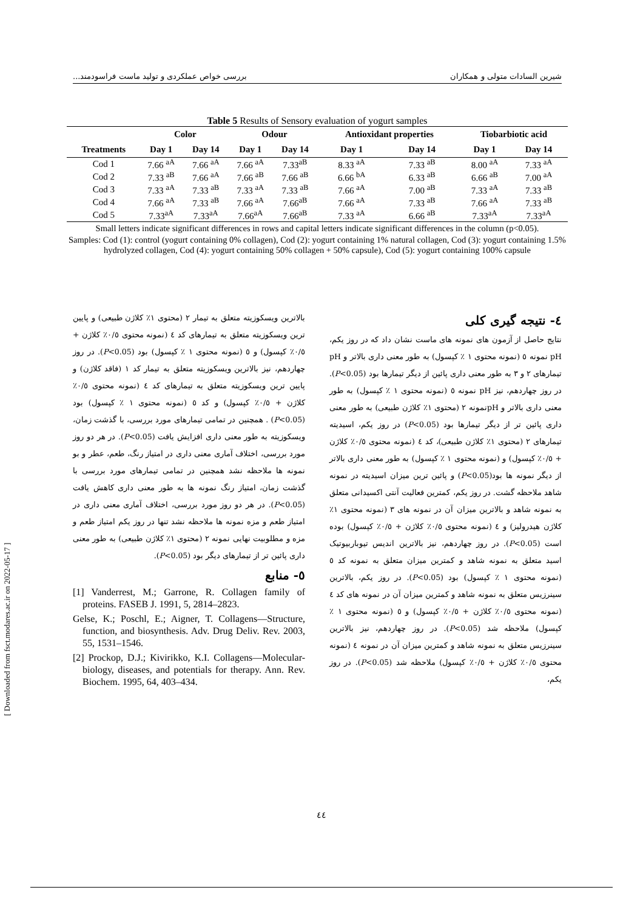شیرین السادات متولی و همکاران بررسی خواص عملکردی و تولید ماست فراسودمند...
Table 5 Results of Sensory evaluation of yogurt samples
| | Color | | Odour | | Antioxidant properties | | Tiobarbiotic acid | |
| --- | --- | --- | --- | --- | --- | --- | --- | --- |
| Treatments | Day 1 | Day 14 | Day 1 | Day 14 | Day 1 | Day 14 | Day 1 | Day 14 |
| Cod 1 | 7.66 <sup>aA</sup> | 7.66 <sup>aA</sup> | 7.66 <sup>aA</sup> | 7.33<sup>aB</sup> | 8.33 <sup>aA</sup> | 7.33 <sup>aB</sup> | 8.00 <sup>aA</sup> | 7.33 <sup>aA</sup> |
| Cod 2 | 7.33 <sup>aB</sup> | 7.66 <sup>aA</sup> | 7.66 <sup>aB</sup> | 7.66 <sup>aB</sup> | 6.66 <sup>bA</sup> | 6.33 <sup>aB</sup> | 6.66 <sup>aB</sup> | 7.00 <sup>aA</sup> |
| Cod 3 | 7.33 <sup>aA</sup> | 7.33 <sup>aB</sup> | 7.33 <sup>aA</sup> | 7.33 <sup>aB</sup> | 7.66 <sup>aA</sup> | 7.00 <sup>aB</sup> | 7.33 <sup>aA</sup> | 7.33 <sup>aB</sup> |
| Cod 4 | 7.66 <sup>aA</sup> | 7.33 <sup>aB</sup> | 7.66 <sup>aA</sup> | 7.66<sup>aB</sup> | 7.66 <sup>aA</sup> | 7.33 <sup>aB</sup> | 7.66 <sup>aA</sup> | 7.33 <sup>aB</sup> |
| Cod 5 | 7.33<sup>aA</sup> | 7.33<sup>aA</sup> | 7.66<sup>aA</sup> | 7.66<sup>aB</sup> | 7.33 <sup>aA</sup> | 6.66 <sup>aB</sup> | 7.33<sup>aA</sup> | 7.33<sup>aA</sup> |
Small letters indicate significant differences in rows and capital letters indicate significant differences in the column (p<0.05).
Samples: Cod (1): control (yogurt containing 0% collagen), Cod (2): yogurt containing 1% natural collagen, Cod (3): yogurt containing 1.5% hydrolyzed collagen, Cod (4): yogurt containing 50% collagen + 50% capsule), Cod (5): yogurt containing 100% capsule
٤- نتیجه گیری کلی
نتایج حاصل از آزمون های نمونه های ماست نشان داد که در روز یکم، pH نمونه ٥ (نمونه محتوی ۱ ٪ کپسول) به طور معنی داری بالاتر و pH تیمارهای ۲ و ۳ به طور معنی داری پائین از دیگر تیمارها بود (P<0.05). در روز چهاردهم، نیز pH نمونه ٥ (نمونه محتوی ۱ ٪ کپسول) به طور معنی داری بالاتر و pHنمونه ۲ (محتوی ۱٪ کلاژن طبیعی) به طور معنی داری پائین تر از دیگر تیمارها بود (P<0.05) در روز یکم، اسیدیته تیمارهای ۲ (محتوی ۱٪ کلاژن طبیعی)، کد ٤ (نمونه محتوی ۰/٥٪ کلاژن + ۰/٥٪ کپسول) و (نمونه محتوی ۱ ٪ کپسول) به طور معنی داری بالاتر از دیگر نمونه ها بود(P<0.05) و پائین ترین میزان اسیدیته در نمونه شاهد ملاحظه گشت. در روز یکم، کمترین فعالیت آنتی اکسیدانی متعلق به نمونه شاهد و بالاترین میزان آن در نمونه های ۳ (نمونه محتوی ۱٪ کلاژن هیدرولیز) و ٤ (نمونه محتوی ۰/٥٪ کلاژن + ۰/٥٪ کپسول) بوده است (P<0.05). در روز چهاردهم، نیز بالاترین اندیس تیوباربیوتیک اسید متعلق به نمونه شاهد و کمترین میزان متعلق به نمونه کد ٥ (نمونه محتوی ۱ ٪ کپسول) بود (P<0.05). در روز یکم، بالاترین سینرزیس متعلق به نمونه شاهد و کمترین میزان آن در نمونه های کد ٤ (نمونه محتوی ۰/٥٪ کلاژن + ۰/٥٪ کپسول) و ٥ (نمونه محتوی ۱ ٪ کپسول) ملاحظه شد (P<0.05). در روز چهاردهم، نیز بالاترین سینرزیس متعلق به نمونه شاهد و کمترین میزان آن در نمونه ٤ (نمونه محتوی ۰/٥٪ کلاژن + ۰/٥٪ کپسول) ملاحظه شد (P<0.05). در روز یکم،
بالاترین ویسکوزیته متعلق به تیمار ۲ (محتوی ۱٪ کلاژن طبیعی) و پایین ترین ویسکوزیته متعلق به تیمارهای کد ٤ (نمونه محتوی ۰/٥٪ کلاژن + ۰/٥٪ کپسول) و ٥ (نمونه محتوی ۱ ٪ کپسول) بود (P<0.05). در روز چهاردهم، نیز بالاترین ویسکوزیته متعلق به تیمار کد ۱ (فاقد کلاژن) و پایین ترین ویسکوزیته متعلق به تیمارهای کد ٤ (نمونه محتوی ۰/٥٪ کلاژن + ۰/٥٪ کپسول) و کد ٥ (نمونه محتوی ۱ ٪ کپسول) بود (P<0.05) . همچنین در تمامی تیمارهای مورد بررسی، با گذشت زمان، ویسکوزیته به طور معنی داری افزایش یافت (P<0.05). در هر دو روز مورد بررسی، اختلاف آماری معنی داری در امتیاز رنگ، طعم، عطر و بو نمونه ها ملاحظه نشد همچنین در تمامی تیمارهای مورد بررسی با گذشت زمان، امتیاز رنگ نمونه ها به طور معنی داری کاهش یافت (P<0.05). در هر دو روز مورد بررسی، اختلاف آماری معنی داری در امتیاز طعم و مزه نمونه ها ملاحظه نشد تنها در روز یکم امتیاز طعم و مزه و مطلوبیت نهایی نمونه ۲ (محتوی ۱٪ کلاژن طبیعی) به طور معنی داری پائین تر از تیمارهای دیگر بود (P<0.05).
٥- منابع
[1] Vanderrest, M.; Garrone, R. Collagen family of proteins. FASEB J. 1991, 5, 2814–2823.
Gelse, K.; Poschl, E.; Aigner, T. Collagens—Structure, function, and biosynthesis. Adv. Drug Deliv. Rev. 2003, 55, 1531–1546.
[2] Prockop, D.J.; Kivirikko, K.I. Collagens—Molecular-biology, diseases, and potentials for therapy. Ann. Rev. Biochem. 1995, 64, 403–434.
٤٤
[ Downloaded from fsct.modares.ac.ir on 2022-05-17 ]